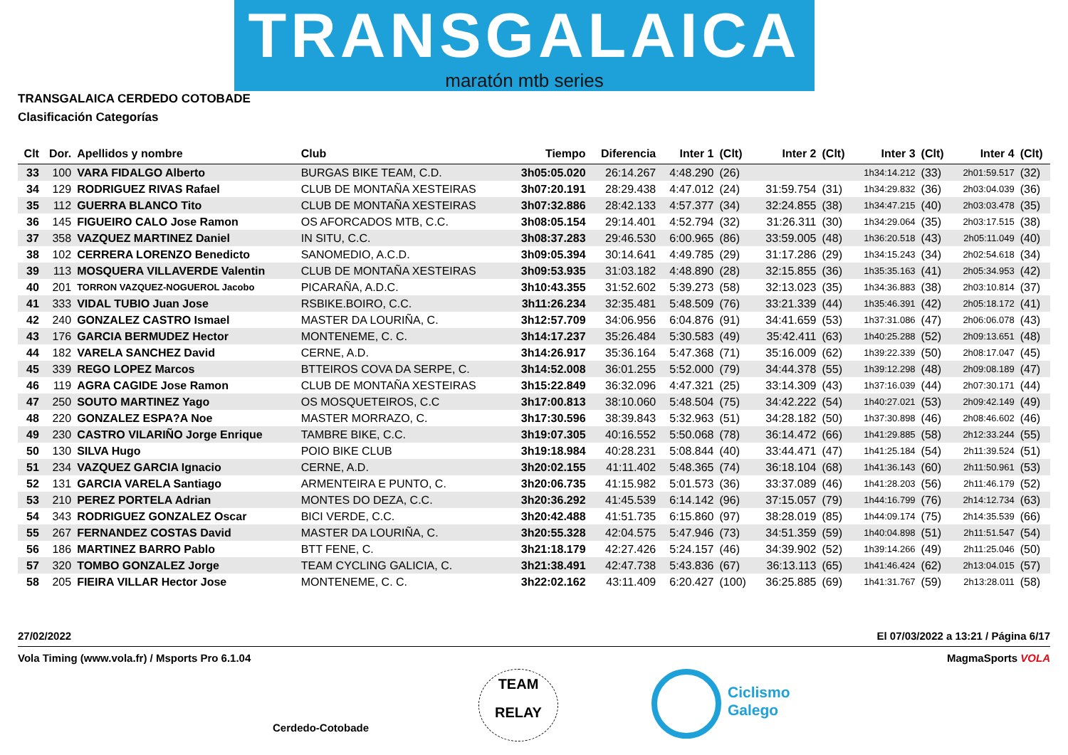TRANSGALAICA
maratón mtb series
TRANSGALAICA CERDEDO COTOBADE
Clasificación Categorías
| Clt | Dor. | Apellidos y nombre | Club | Tiempo | Diferencia | Inter 1 | (Clt) | Inter 2 | (Clt) | Inter 3 | (Clt) | Inter 4 | (Clt) |
| --- | --- | --- | --- | --- | --- | --- | --- | --- | --- | --- | --- | --- | --- |
| 33 | 100 | VARA FIDALGO Alberto | BURGAS BIKE TEAM, C.D. | 3h05:05.020 | 26:14.267 | 4:48.290 | (26) | | | 1h34:14.212 | (33) | 2h01:59.517 | (32) |
| 34 | 129 | RODRIGUEZ RIVAS Rafael | CLUB DE MONTAÑA XESTEIRAS | 3h07:20.191 | 28:29.438 | 4:47.012 | (24) | 31:59.754 | (31) | 1h34:29.832 | (36) | 2h03:04.039 | (36) |
| 35 | 112 | GUERRA BLANCO Tito | CLUB DE MONTAÑA XESTEIRAS | 3h07:32.886 | 28:42.133 | 4:57.377 | (34) | 32:24.855 | (38) | 1h34:47.215 | (40) | 2h03:03.478 | (35) |
| 36 | 145 | FIGUEIRO CALO Jose Ramon | OS AFORCADOS MTB, C.C. | 3h08:05.154 | 29:14.401 | 4:52.794 | (32) | 31:26.311 | (30) | 1h34:29.064 | (35) | 2h03:17.515 | (38) |
| 37 | 358 | VAZQUEZ MARTINEZ Daniel | IN SITU, C.C. | 3h08:37.283 | 29:46.530 | 6:00.965 | (86) | 33:59.005 | (48) | 1h36:20.518 | (43) | 2h05:11.049 | (40) |
| 38 | 102 | CERRERA LORENZO Benedicto | SANOMEDIO, A.C.D. | 3h09:05.394 | 30:14.641 | 4:49.785 | (29) | 31:17.286 | (29) | 1h34:15.243 | (34) | 2h02:54.618 | (34) |
| 39 | 113 | MOSQUERA VILLAVERDE Valentin | CLUB DE MONTAÑA XESTEIRAS | 3h09:53.935 | 31:03.182 | 4:48.890 | (28) | 32:15.855 | (36) | 1h35:35.163 | (41) | 2h05:34.953 | (42) |
| 40 | 201 | TORRON VAZQUEZ-NOGUEROL Jacobo | PICARAÑA, A.D.C. | 3h10:43.355 | 31:52.602 | 5:39.273 | (58) | 32:13.023 | (35) | 1h34:36.883 | (38) | 2h03:10.814 | (37) |
| 41 | 333 | VIDAL TUBIO Juan Jose | RSBIKE.BOIRO, C.C. | 3h11:26.234 | 32:35.481 | 5:48.509 | (76) | 33:21.339 | (44) | 1h35:46.391 | (42) | 2h05:18.172 | (41) |
| 42 | 240 | GONZALEZ CASTRO Ismael | MASTER DA LOURIÑA, C. | 3h12:57.709 | 34:06.956 | 6:04.876 | (91) | 34:41.659 | (53) | 1h37:31.086 | (47) | 2h06:06.078 | (43) |
| 43 | 176 | GARCIA BERMUDEZ Hector | MONTENEME, C. C. | 3h14:17.237 | 35:26.484 | 5:30.583 | (49) | 35:42.411 | (63) | 1h40:25.288 | (52) | 2h09:13.651 | (48) |
| 44 | 182 | VARELA SANCHEZ David | CERNE, A.D. | 3h14:26.917 | 35:36.164 | 5:47.368 | (71) | 35:16.009 | (62) | 1h39:22.339 | (50) | 2h08:17.047 | (45) |
| 45 | 339 | REGO LOPEZ Marcos | BTTEIROS COVA DA SERPE, C. | 3h14:52.008 | 36:01.255 | 5:52.000 | (79) | 34:44.378 | (55) | 1h39:12.298 | (48) | 2h09:08.189 | (47) |
| 46 | 119 | AGRA CAGIDE Jose Ramon | CLUB DE MONTAÑA XESTEIRAS | 3h15:22.849 | 36:32.096 | 4:47.321 | (25) | 33:14.309 | (43) | 1h37:16.039 | (44) | 2h07:30.171 | (44) |
| 47 | 250 | SOUTO MARTINEZ Yago | OS MOSQUETEIROS, C.C | 3h17:00.813 | 38:10.060 | 5:48.504 | (75) | 34:42.222 | (54) | 1h40:27.021 | (53) | 2h09:42.149 | (49) |
| 48 | 220 | GONZALEZ ESPA?A Noe | MASTER MORRAZO, C. | 3h17:30.596 | 38:39.843 | 5:32.963 | (51) | 34:28.182 | (50) | 1h37:30.898 | (46) | 2h08:46.602 | (46) |
| 49 | 230 | CASTRO VILARIÑO Jorge Enrique | TAMBRE BIKE, C.C. | 3h19:07.305 | 40:16.552 | 5:50.068 | (78) | 36:14.472 | (66) | 1h41:29.885 | (58) | 2h12:33.244 | (55) |
| 50 | 130 | SILVA Hugo | POIO BIKE CLUB | 3h19:18.984 | 40:28.231 | 5:08.844 | (40) | 33:44.471 | (47) | 1h41:25.184 | (54) | 2h11:39.524 | (51) |
| 51 | 234 | VAZQUEZ GARCIA Ignacio | CERNE, A.D. | 3h20:02.155 | 41:11.402 | 5:48.365 | (74) | 36:18.104 | (68) | 1h41:36.143 | (60) | 2h11:50.961 | (53) |
| 52 | 131 | GARCIA VARELA Santiago | ARMENTEIRA E PUNTO, C. | 3h20:06.735 | 41:15.982 | 5:01.573 | (36) | 33:37.089 | (46) | 1h41:28.203 | (56) | 2h11:46.179 | (52) |
| 53 | 210 | PEREZ PORTELA Adrian | MONTES DO DEZA, C.C. | 3h20:36.292 | 41:45.539 | 6:14.142 | (96) | 37:15.057 | (79) | 1h44:16.799 | (76) | 2h14:12.734 | (63) |
| 54 | 343 | RODRIGUEZ GONZALEZ Oscar | BICI VERDE, C.C. | 3h20:42.488 | 41:51.735 | 6:15.860 | (97) | 38:28.019 | (85) | 1h44:09.174 | (75) | 2h14:35.539 | (66) |
| 55 | 267 | FERNANDEZ COSTAS David | MASTER DA LOURIÑA, C. | 3h20:55.328 | 42:04.575 | 5:47.946 | (73) | 34:51.359 | (59) | 1h40:04.898 | (51) | 2h11:51.547 | (54) |
| 56 | 186 | MARTINEZ BARRO Pablo | BTT FENE, C. | 3h21:18.179 | 42:27.426 | 5:24.157 | (46) | 34:39.902 | (52) | 1h39:14.266 | (49) | 2h11:25.046 | (50) |
| 57 | 320 | TOMBO GONZALEZ Jorge | TEAM CYCLING GALICIA, C. | 3h21:38.491 | 42:47.738 | 5:43.836 | (67) | 36:13.113 | (65) | 1h41:46.424 | (62) | 2h13:04.015 | (57) |
| 58 | 205 | FIEIRA VILLAR Hector Jose | MONTENEME, C. C. | 3h22:02.162 | 43:11.409 | 6:20.427 | (100) | 36:25.885 | (69) | 1h41:31.767 | (59) | 2h13:28.011 | (58) |
27/02/2022 El 07/03/2022 a 13:21 / Página 6/17
Vola Timing (www.vola.fr) / Msports Pro 6.1.04 MagmaSports VOLA
Cerdedo-Cotobade
TEAM
RELAY
Ciclismo
Galego